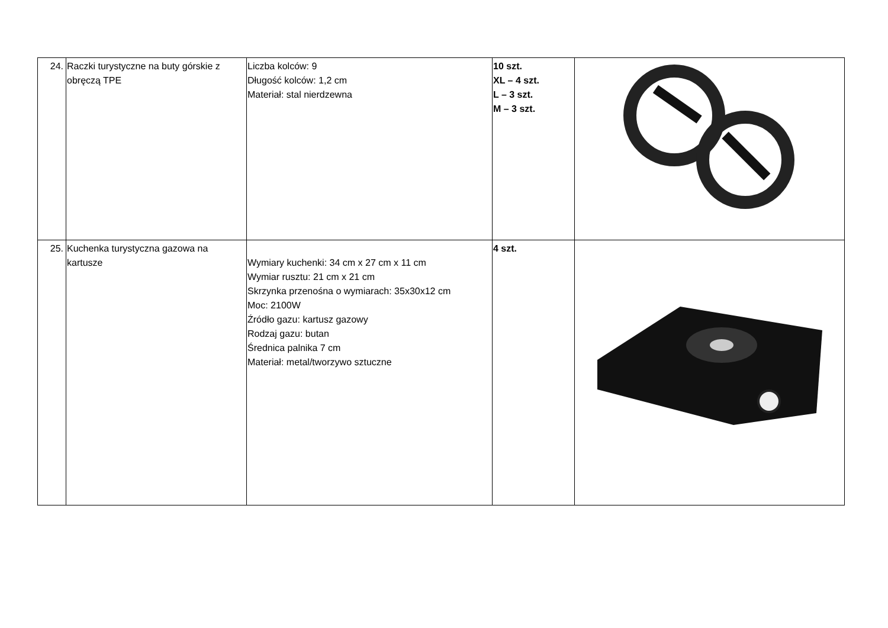| 24. | Raczki turystyczne na buty górskie z obręczą TPE | Liczba kolców: 9 Długość kolców: 1,2 cm Materiał: stal nierdzewna | 10 szt. XL – 4 szt. L – 3 szt. M – 3 szt. | |
| 25. | Kuchenka turystyczna gazowa na kartusze | Wymiary kuchenki: 34 cm x 27 cm x 11 cm Wymiar rusztu: 21 cm x 21 cm Skrzynka przenośna o wymiarach: 35x30x12 cm Moc: 2100W Źródło gazu: kartusz gazowy Rodzaj gazu: butan Średnica palnika 7 cm Materiał: metal/tworzywo sztuczne | 4 szt. | |